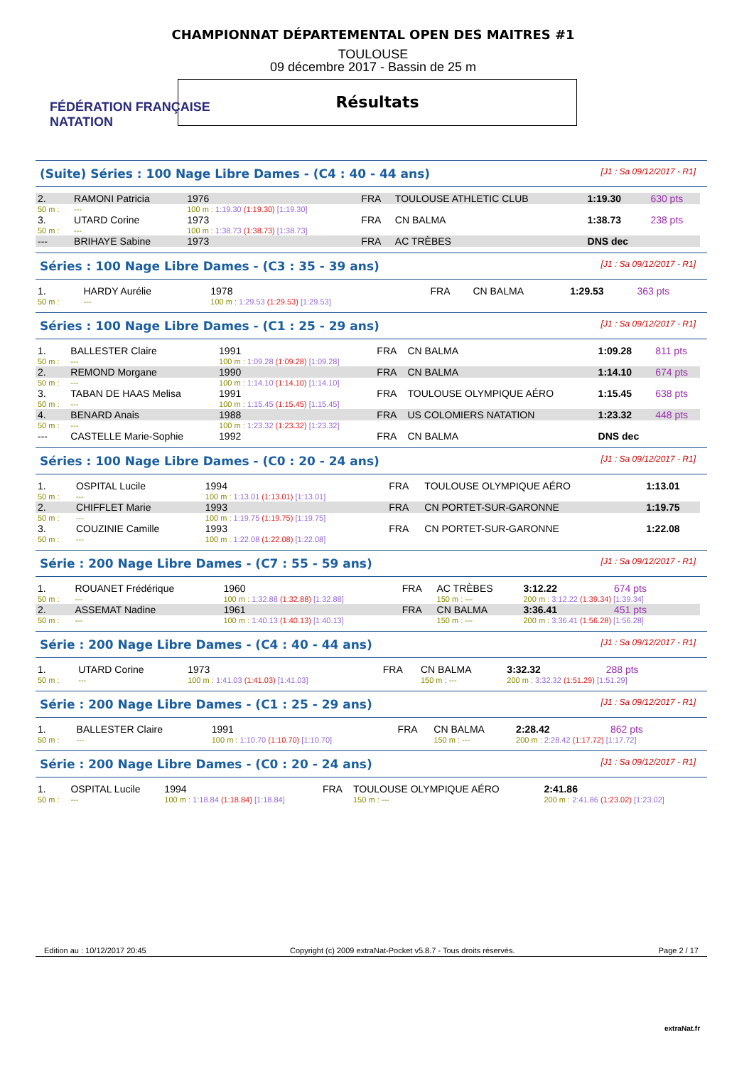FÉDÉRATION FRANÇAISE
NATATION
CHAMPIONNAT DÉPARTEMENTAL OPEN DES MAITRES #1
TOULOUSE
09 décembre 2017 - Bassin de 25 m
Résultats
(Suite) Séries : 100 Nage Libre Dames - (C4 : 40 - 44 ans) [J1 : Sa 09/12/2017 - R1]
| 2. | RAMONI Patricia | 1976 | FRA | TOULOUSE ATHLETIC CLUB | 1:19.30 | 630 pts |
| 50 m : | --- | 100 m : 1:19.30 (1:19.30) [1:19.30] | | | | |
| 3. | UTARD Corine | 1973 | FRA | CN BALMA | 1:38.73 | 238 pts |
| 50 m : | --- | 100 m : 1:38.73 (1:38.73) [1:38.73] | | | | |
| --- | BRIHAYE Sabine | 1973 | FRA | AC TRÈBES | DNS dec | |
Séries : 100 Nage Libre Dames - (C3 : 35 - 39 ans) [J1 : Sa 09/12/2017 - R1]
| 1. | HARDY Aurélie | 1978 | FRA | CN BALMA | 1:29.53 | 363 pts |
| 50 m : | --- | 100 m : 1:29.53 (1:29.53) [1:29.53] | | | | |
Séries : 100 Nage Libre Dames - (C1 : 25 - 29 ans) [J1 : Sa 09/12/2017 - R1]
| 1. | BALLESTER Claire | 1991 | FRA | CN BALMA | 1:09.28 | 811 pts |
| 50 m : | --- | 100 m : 1:09.28 (1:09.28) [1:09.28] | | | | |
| 2. | REMOND Morgane | 1990 | FRA | CN BALMA | 1:14.10 | 674 pts |
| 50 m : | --- | 100 m : 1:14.10 (1:14.10) [1:14.10] | | | | |
| 3. | TABAN DE HAAS Melisa | 1991 | FRA | TOULOUSE OLYMPIQUE AÉRO | 1:15.45 | 638 pts |
| 50 m : | --- | 100 m : 1:15.45 (1:15.45) [1:15.45] | | | | |
| 4. | BENARD Anais | 1988 | FRA | US COLOMIERS NATATION | 1:23.32 | 448 pts |
| 50 m : | --- | 100 m : 1:23.32 (1:23.32) [1:23.32] | | | | |
| --- | CASTELLE Marie-Sophie | 1992 | FRA | CN BALMA | DNS dec | |
Séries : 100 Nage Libre Dames - (C0 : 20 - 24 ans) [J1 : Sa 09/12/2017 - R1]
| 1. | OSPITAL Lucile | 1994 | FRA | TOULOUSE OLYMPIQUE AÉRO | 1:13.01 |
| 50 m : | --- | 100 m : 1:13.01 (1:13.01) [1:13.01] | | | |
| 2. | CHIFFLET Marie | 1993 | FRA | CN PORTET-SUR-GARONNE | 1:19.75 |
| 50 m : | --- | 100 m : 1:19.75 (1:19.75) [1:19.75] | | | |
| 3. | COUZINIE Camille | 1993 | FRA | CN PORTET-SUR-GARONNE | 1:22.08 |
| 50 m : | --- | 100 m : 1:22.08 (1:22.08) [1:22.08] | | | |
Série : 200 Nage Libre Dames - (C7 : 55 - 59 ans) [J1 : Sa 09/12/2017 - R1]
| 1. | ROUANET Frédérique | 1960 | FRA | AC TRÈBES | 3:12.22 | 674 pts |
| 50 m : | --- | 100 m : 1:32.88 (1:32.88) [1:32.88] | | 150 m : --- | 200 m : 3:12.22 (1:39.34) [1:39.34] | |
| 2. | ASSEMAT Nadine | 1961 | FRA | CN BALMA | 3:36.41 | 451 pts |
| 50 m : | --- | 100 m : 1:40.13 (1:40.13) [1:40.13] | | 150 m : --- | 200 m : 3:36.41 (1:56.28) [1:56.28] | |
Série : 200 Nage Libre Dames - (C4 : 40 - 44 ans) [J1 : Sa 09/12/2017 - R1]
| 1. | UTARD Corine | 1973 | FRA | CN BALMA | 3:32.32 | 288 pts |
| 50 m : | --- | 100 m : 1:41.03 (1:41.03) [1:41.03] | | 150 m : --- | 200 m : 3:32.32 (1:51.29) [1:51.29] | |
Série : 200 Nage Libre Dames - (C1 : 25 - 29 ans) [J1 : Sa 09/12/2017 - R1]
| 1. | BALLESTER Claire | 1991 | FRA | CN BALMA | 2:28.42 | 862 pts |
| 50 m : | --- | 100 m : 1:10.70 (1:10.70) [1:10.70] | | 150 m : --- | 200 m : 2:28.42 (1:17.72) [1:17.72] | |
Série : 200 Nage Libre Dames - (C0 : 20 - 24 ans) [J1 : Sa 09/12/2017 - R1]
| 1. | OSPITAL Lucile | 1994 | FRA | TOULOUSE OLYMPIQUE AÉRO | 2:41.86 |
| 50 m : | --- | 100 m : 1:18.84 (1:18.84) [1:18.84] | | 150 m : --- | 200 m : 2:41.86 (1:23.02) [1:23.02] |
Edition au : 10/12/2017 20:45 Copyright (c) 2009 extraNat-Pocket v5.8.7 - Tous droits réservés. Page 2 / 17
extraNat.fr